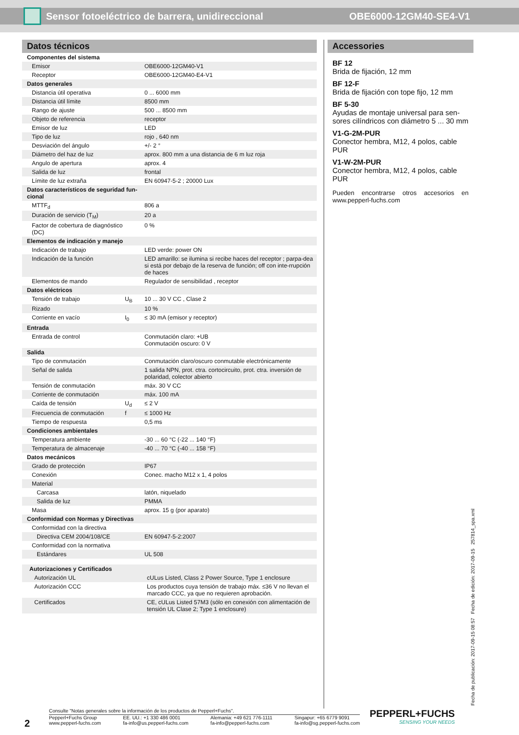Sensor fotoeléctrico de barrera, unidireccional OBE6000-12GM40-SE4-V1
Datos técnicos
| Componentes del sistema | | |
| Emisor | | OBE6000-12GM40-V1 |
| Receptor | | OBE6000-12GM40-E4-V1 |
| Datos generales | | |
| Distancia útil operativa | | 0 ... 6000 mm |
| Distancia útil límite | | 8500 mm |
| Rango de ajuste | | 500 ... 8500 mm |
| Objeto de referencia | | receptor |
| Emisor de luz | | LED |
| Tipo de luz | | rojo , 640 nm |
| Desviación del ángulo | | +/- 2 ° |
| Diámetro del haz de luz | | aprox. 800 mm a una distancia de 6 m luz roja |
| Angulo de apertura | | aprox. 4 |
| Salida de luz | | frontal |
| Límite de luz extraña | | EN 60947-5-2 ; 20000 Lux |
| Datos característicos de seguridad fun- cional | | |
| MTTF<sub>d</sub> | | 806 a |
| Duración de servicio (T<sub>M</sub>) | | 20 a |
| Factor de cobertura de diagnóstico (DC) | | 0 % |
| Elementos de indicación y manejo | | |
| Indicación de trabajo | | LED verde: power ON |
| Indicación de la función | | LED amarillo: se ilumina si recibe haces del receptor ; parpa-dea si está por debajo de la reserva de función; off con inte-rrupción de haces |
| Elementos de mando | | Regulador de sensibilidad , receptor |
| Datos eléctricos | | |
| Tensión de trabajo | U<sub>B</sub> | 10 ... 30 V CC , Clase 2 |
| Rizado | | 10 % |
| Corriente en vacío | I<sub>0</sub> | ≤ 30 mA (emisor y receptor) |
| Entrada | | |
| Entrada de control | | Conmutación claro: +UB Conmutación oscuro: 0 V |
| Salida | | |
| Tipo de conmutación | | Conmutación claro/oscuro conmutable electrónicamente |
| Señal de salida | | 1 salida NPN, prot. ctra. cortocircuito, prot. ctra. inversión de polaridad, colector abierto |
| Tensión de conmutación | | máx. 30 V CC |
| Corriente de conmutación | | máx. 100 mA |
| Caída de tensión | U<sub>d</sub> | ≤ 2 V |
| Frecuencia de conmutación | f | ≤ 1000 Hz |
| Tiempo de respuesta | | 0,5 ms |
| Condiciones ambientales | | |
| Temperatura ambiente | | -30 ... 60 °C (-22 ... 140 °F) |
| Temperatura de almacenaje | | -40 ... 70 °C (-40 ... 158 °F) |
| Datos mecánicos | | |
| Grado de protección | | IP67 |
| Conexión | | Conec. macho M12 x 1, 4 polos |
| Material | | |
| Carcasa | | latón, niquelado |
| Salida de luz | | PMMA |
| Masa | | aprox. 15 g (por aparato) |
| Conformidad con Normas y Directivas | | |
| Conformidad con la directiva | | |
| Directiva CEM 2004/108/CE | | EN 60947-5-2:2007 |
| Conformidad con la normativa | | |
| Estándares | | UL 508 |
| Autorizaciones y Certificados | | |
| Autorización UL | | cULus Listed, Class 2 Power Source, Type 1 enclosure |
| Autorización CCC | | Los productos cuya tensión de trabajo máx. ≤36 V no llevan el marcado CCC, ya que no requieren aprobación. |
| Certificados | | CE, cULus Listed 57M3 (sólo en conexión con alimentación de tensión UL Clase 2; Type 1 enclosure) |
Accessories
BF 12
Brida de fijación, 12 mm
BF 12-F
Brida de fijación con tope fijo, 12 mm
BF 5-30
Ayudas de montaje universal para sen-sores cilíndricos con diámetro 5 ... 30 mm
V1-G-2M-PUR
Conector hembra, M12, 4 polos, cable PUR
V1-W-2M-PUR
Conector hembra, M12, 4 polos, cable PUR
Pueden encontrarse otros accesorios en www.pepperl-fuchs.com
Fecha de publicación: 2017-09-15 08:57 Fecha de edición: 2017-09-15 257814_spa.xml
2
Consulte "Notas generales sobre la información de los productos de Pepperl+Fuchs".
Pepperl+Fuchs Group
www.pepperl-fuchs.com
EE. UU.: +1 330 486 0001
fa-info@us.pepperl-fuchs.com
Alemania: +49 621 776-1111
fa-info@pepperl-fuchs.com
Singapur: +65 6779 9091
fa-info@sg.pepperl-fuchs.com
PEPPERL+FUCHS
SENSING YOUR NEEDS